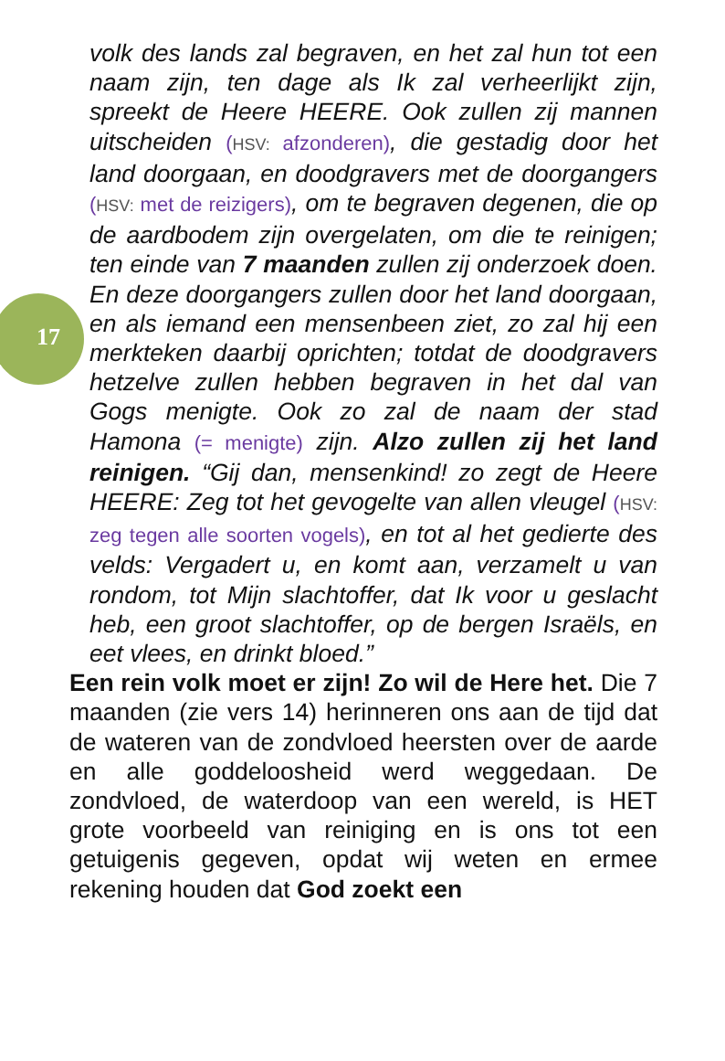17
volk des lands zal begraven, en het zal hun tot een naam zijn, ten dage als Ik zal verheerlijkt zijn, spreekt de Heere HEERE. Ook zullen zij mannen uitscheiden (HSV: afzonderen), die gestadig door het land doorgaan, en doodgravers met de doorgangers (HSV: met de reizigers), om te begraven degenen, die op de aardbodem zijn overgelaten, om die te reinigen; ten einde van 7 maanden zullen zij onderzoek doen. En deze doorgangers zullen door het land doorgaan, en als iemand een mensenbeen ziet, zo zal hij een merkteken daarbij oprichten; totdat de doodgravers hetzelve zullen hebben begraven in het dal van Gogs menigte. Ook zo zal de naam der stad Hamona (= menigte) zijn. Alzo zullen zij het land reinigen. “Gij dan, mensenkind! zo zegt de Heere HEERE: Zeg tot het gevogelte van allen vleugel (HSV: zeg tegen alle soorten vogels), en tot al het gedierte des velds: Vergadert u, en komt aan, verzamelt u van rondom, tot Mijn slachtoffer, dat Ik voor u geslacht heb, een groot slachtoffer, op de bergen Israëls, en eet vlees, en drinkt bloed.”
Een rein volk moet er zijn! Zo wil de Here het. Die 7 maanden (zie vers 14) herinneren ons aan de tijd dat de wateren van de zondvloed heersten over de aarde en alle goddeloosheid werd weggedaan. De zondvloed, de waterdoop van een wereld, is HET grote voorbeeld van reiniging en is ons tot een getuigenis gegeven, opdat wij weten en ermee rekening houden dat God zoekt een